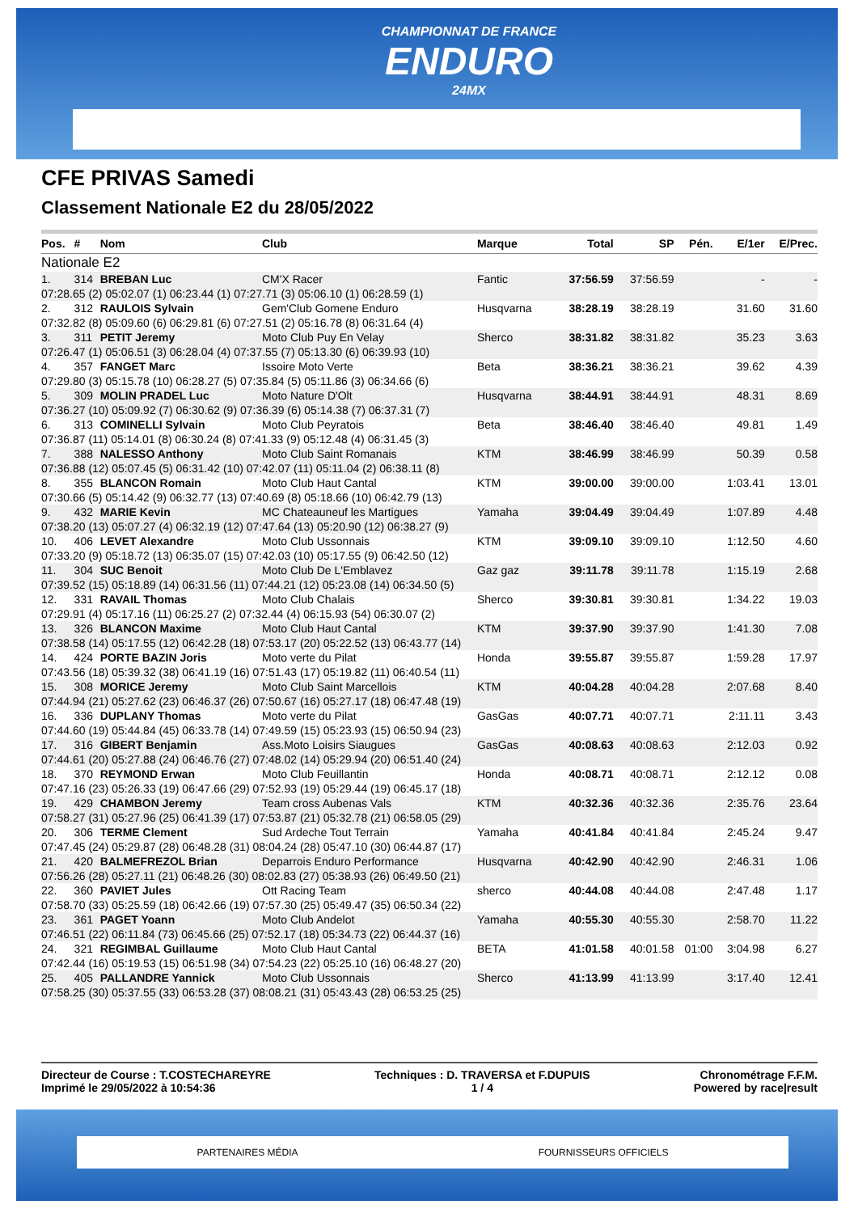CHAMPIONNAT DE FRANCE
ENDURO
24MX
CFE PRIVAS Samedi
Classement Nationale E2 du 28/05/2022
| Pos. | # | Nom | Club | Marque | Total | SP | Pén. | E/1er | E/Prec. |
| --- | --- | --- | --- | --- | --- | --- | --- | --- | --- |
| Nationale E2 | | | | | | | | | |
| 1. | 314 | BREBAN Luc | CM'X Racer | Fantic | 37:56.59 | 37:56.59 | | - | - |
| 07:28.65 (2) 05:02.07 (1) 06:23.44 (1) 07:27.71 (3) 05:06.10 (1) 06:28.59 (1) | | | | | | | | | |
| 2. | 312 | RAULOIS Sylvain | Gem'Club Gomene Enduro | Husqvarna | 38:28.19 | 38:28.19 | | 31.60 | 31.60 |
| 07:32.82 (8) 05:09.60 (6) 06:29.81 (6) 07:27.51 (2) 05:16.78 (8) 06:31.64 (4) | | | | | | | | | |
| 3. | 311 | PETIT Jeremy | Moto Club Puy En Velay | Sherco | 38:31.82 | 38:31.82 | | 35.23 | 3.63 |
| 07:26.47 (1) 05:06.51 (3) 06:28.04 (4) 07:37.55 (7) 05:13.30 (6) 06:39.93 (10) | | | | | | | | | |
| 4. | 357 | FANGET Marc | Issoire Moto Verte | Beta | 38:36.21 | 38:36.21 | | 39.62 | 4.39 |
| 07:29.80 (3) 05:15.78 (10) 06:28.27 (5) 07:35.84 (5) 05:11.86 (3) 06:34.66 (6) | | | | | | | | | |
| 5. | 309 | MOLIN PRADEL Luc | Moto Nature D'Olt | Husqvarna | 38:44.91 | 38:44.91 | | 48.31 | 8.69 |
| 07:36.27 (10) 05:09.92 (7) 06:30.62 (9) 07:36.39 (6) 05:14.38 (7) 06:37.31 (7) | | | | | | | | | |
| 6. | 313 | COMINELLI Sylvain | Moto Club Peyratois | Beta | 38:46.40 | 38:46.40 | | 49.81 | 1.49 |
| 07:36.87 (11) 05:14.01 (8) 06:30.24 (8) 07:41.33 (9) 05:12.48 (4) 06:31.45 (3) | | | | | | | | | |
| 7. | 388 | NALESSO Anthony | Moto Club Saint Romanais | KTM | 38:46.99 | 38:46.99 | | 50.39 | 0.58 |
| 07:36.88 (12) 05:07.45 (5) 06:31.42 (10) 07:42.07 (11) 05:11.04 (2) 06:38.11 (8) | | | | | | | | | |
| 8. | 355 | BLANCON Romain | Moto Club Haut Cantal | KTM | 39:00.00 | 39:00.00 | | 1:03.41 | 13.01 |
| 07:30.66 (5) 05:14.42 (9) 06:32.77 (13) 07:40.69 (8) 05:18.66 (10) 06:42.79 (13) | | | | | | | | | |
| 9. | 432 | MARIE Kevin | MC Chateauneuf les Martigues | Yamaha | 39:04.49 | 39:04.49 | | 1:07.89 | 4.48 |
| 07:38.20 (13) 05:07.27 (4) 06:32.19 (12) 07:47.64 (13) 05:20.90 (12) 06:38.27 (9) | | | | | | | | | |
| 10. | 406 | LEVET Alexandre | Moto Club Ussonnais | KTM | 39:09.10 | 39:09.10 | | 1:12.50 | 4.60 |
| 07:33.20 (9) 05:18.72 (13) 06:35.07 (15) 07:42.03 (10) 05:17.55 (9) 06:42.50 (12) | | | | | | | | | |
| 11. | 304 | SUC Benoit | Moto Club De L'Emblavez | Gaz gaz | 39:11.78 | 39:11.78 | | 1:15.19 | 2.68 |
| 07:39.52 (15) 05:18.89 (14) 06:31.56 (11) 07:44.21 (12) 05:23.08 (14) 06:34.50 (5) | | | | | | | | | |
| 12. | 331 | RAVAIL Thomas | Moto Club Chalais | Sherco | 39:30.81 | 39:30.81 | | 1:34.22 | 19.03 |
| 07:29.91 (4) 05:17.16 (11) 06:25.27 (2) 07:32.44 (4) 06:15.93 (54) 06:30.07 (2) | | | | | | | | | |
| 13. | 326 | BLANCON Maxime | Moto Club Haut Cantal | KTM | 39:37.90 | 39:37.90 | | 1:41.30 | 7.08 |
| 07:38.58 (14) 05:17.55 (12) 06:42.28 (18) 07:53.17 (20) 05:22.52 (13) 06:43.77 (14) | | | | | | | | | |
| 14. | 424 | PORTE BAZIN Joris | Moto verte du Pilat | Honda | 39:55.87 | 39:55.87 | | 1:59.28 | 17.97 |
| 07:43.56 (18) 05:39.32 (38) 06:41.19 (16) 07:51.43 (17) 05:19.82 (11) 06:40.54 (11) | | | | | | | | | |
| 15. | 308 | MORICE Jeremy | Moto Club Saint Marcellois | KTM | 40:04.28 | 40:04.28 | | 2:07.68 | 8.40 |
| 07:44.94 (21) 05:27.62 (23) 06:46.37 (26) 07:50.67 (16) 05:27.17 (18) 06:47.48 (19) | | | | | | | | | |
| 16. | 336 | DUPLANY Thomas | Moto verte du Pilat | GasGas | 40:07.71 | 40:07.71 | | 2:11.11 | 3.43 |
| 07:44.60 (19) 05:44.84 (45) 06:33.78 (14) 07:49.59 (15) 05:23.93 (15) 06:50.94 (23) | | | | | | | | | |
| 17. | 316 | GIBERT Benjamin | Ass.Moto Loisirs Siaugues | GasGas | 40:08.63 | 40:08.63 | | 2:12.03 | 0.92 |
| 07:44.61 (20) 05:27.88 (24) 06:46.76 (27) 07:48.02 (14) 05:29.94 (20) 06:51.40 (24) | | | | | | | | | |
| 18. | 370 | REYMOND Erwan | Moto Club Feuillantin | Honda | 40:08.71 | 40:08.71 | | 2:12.12 | 0.08 |
| 07:47.16 (23) 05:26.33 (19) 06:47.66 (29) 07:52.93 (19) 05:29.44 (19) 06:45.17 (18) | | | | | | | | | |
| 19. | 429 | CHAMBON Jeremy | Team cross Aubenas Vals | KTM | 40:32.36 | 40:32.36 | | 2:35.76 | 23.64 |
| 07:58.27 (31) 05:27.96 (25) 06:41.39 (17) 07:53.87 (21) 05:32.78 (21) 06:58.05 (29) | | | | | | | | | |
| 20. | 306 | TERME Clement | Sud Ardeche Tout Terrain | Yamaha | 40:41.84 | 40:41.84 | | 2:45.24 | 9.47 |
| 07:47.45 (24) 05:29.87 (28) 06:48.28 (31) 08:04.24 (28) 05:47.10 (30) 06:44.87 (17) | | | | | | | | | |
| 21. | 420 | BALMEFREZOL Brian | Deparrois Enduro Performance | Husqvarna | 40:42.90 | 40:42.90 | | 2:46.31 | 1.06 |
| 07:56.26 (28) 05:27.11 (21) 06:48.26 (30) 08:02.83 (27) 05:38.93 (26) 06:49.50 (21) | | | | | | | | | |
| 22. | 360 | PAVIET Jules | Ott Racing Team | sherco | 40:44.08 | 40:44.08 | | 2:47.48 | 1.17 |
| 07:58.70 (33) 05:25.59 (18) 06:42.66 (19) 07:57.30 (25) 05:49.47 (35) 06:50.34 (22) | | | | | | | | | |
| 23. | 361 | PAGET Yoann | Moto Club Andelot | Yamaha | 40:55.30 | 40:55.30 | | 2:58.70 | 11.22 |
| 07:46.51 (22) 06:11.84 (73) 06:45.66 (25) 07:52.17 (18) 05:34.73 (22) 06:44.37 (16) | | | | | | | | | |
| 24. | 321 | REGIMBAL Guillaume | Moto Club Haut Cantal | BETA | 41:01.58 | 40:01.58 | 01:00 | 3:04.98 | 6.27 |
| 07:42.44 (16) 05:19.53 (15) 06:51.98 (34) 07:54.23 (22) 05:25.10 (16) 06:48.27 (20) | | | | | | | | | |
| 25. | 405 | PALLANDRE Yannick | Moto Club Ussonnais | Sherco | 41:13.99 | 41:13.99 | | 3:17.40 | 12.41 |
| 07:58.25 (30) 05:37.55 (33) 06:53.28 (37) 08:08.21 (31) 05:43.43 (28) 06:53.25 (25) | | | | | | | | | |
Directeur de Course : T.COSTECHAREYRE
Imprimé le 29/05/2022 à 10:54:36
Techniques : D. TRAVERSA et F.DUPUIS
1 / 4
Chronométrage F.F.M.
Powered by race|result
PARTENAIRES MÉDIA FOURNISSEURS OFFICIELS